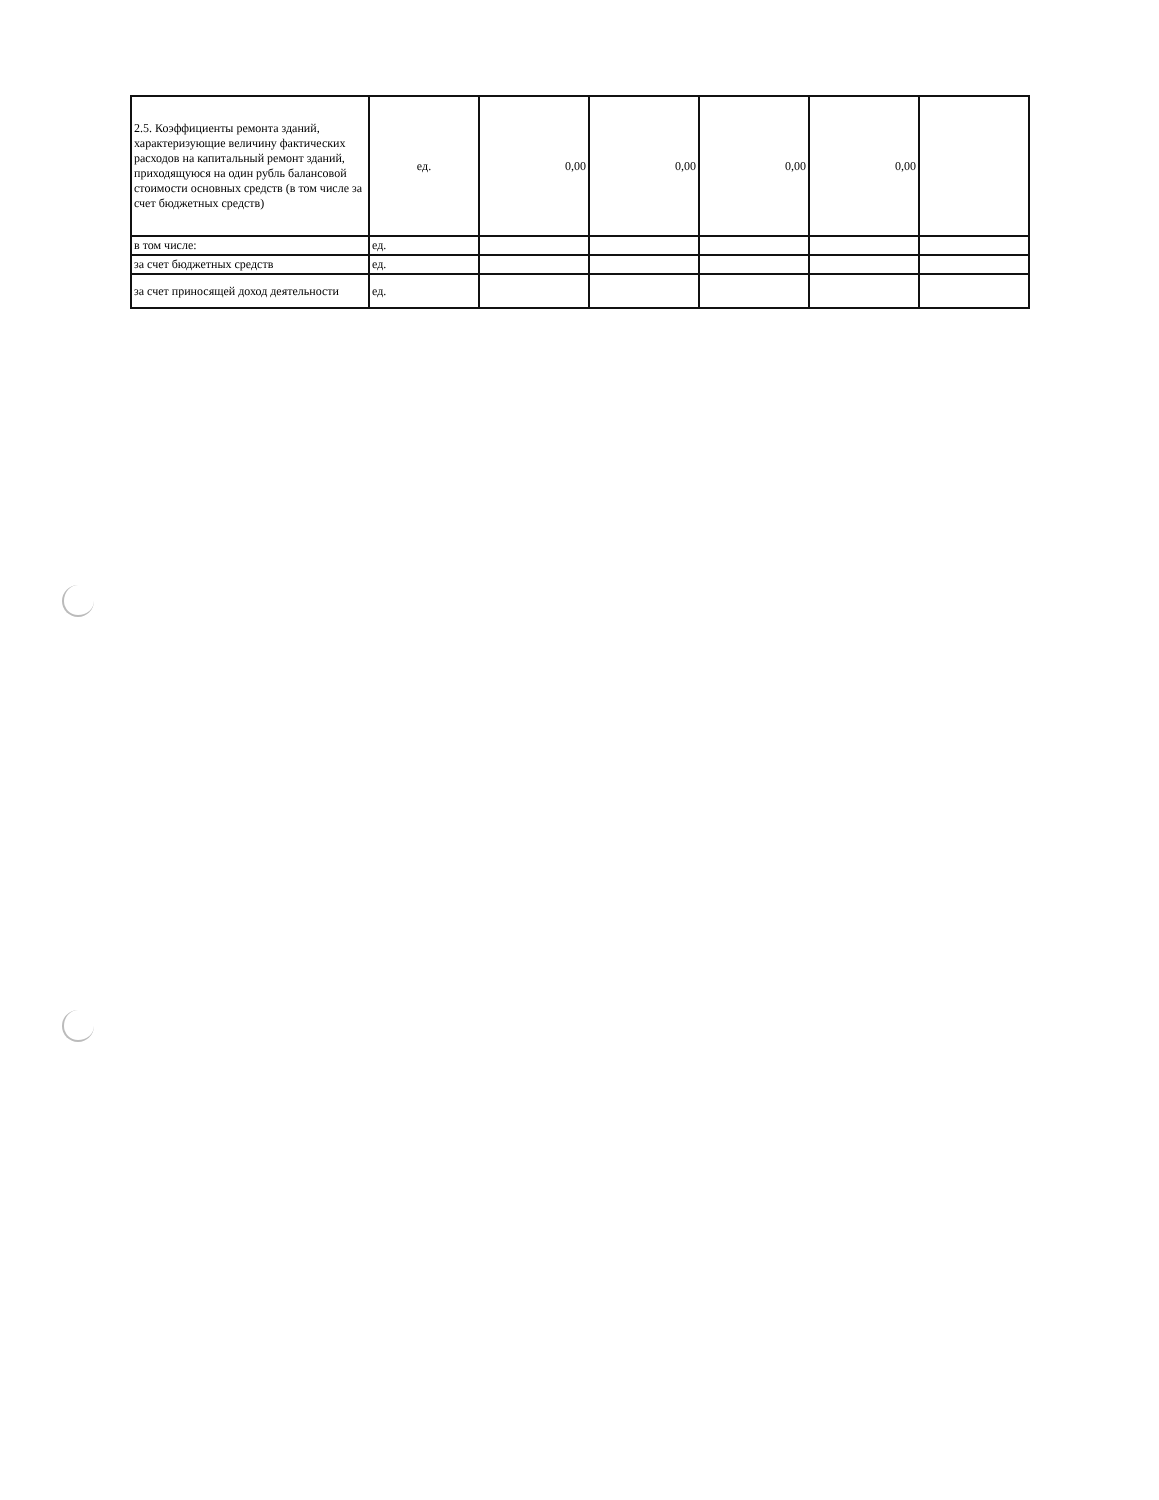| 2.5. Коэффициенты ремонта зданий, характеризующие величину фактических расходов на капитальный ремонт зданий, приходящуюся на один рубль балансовой стоимости основных средств (в том числе за счет бюджетных средств) | ед. | 0,00 | 0,00 | 0,00 | 0,00 | |
| в том числе: | ед. | | | | | |
| за счет бюджетных средств | ед. | | | | | |
| за счет приносящей доход деятельности | ед. | | | | | |